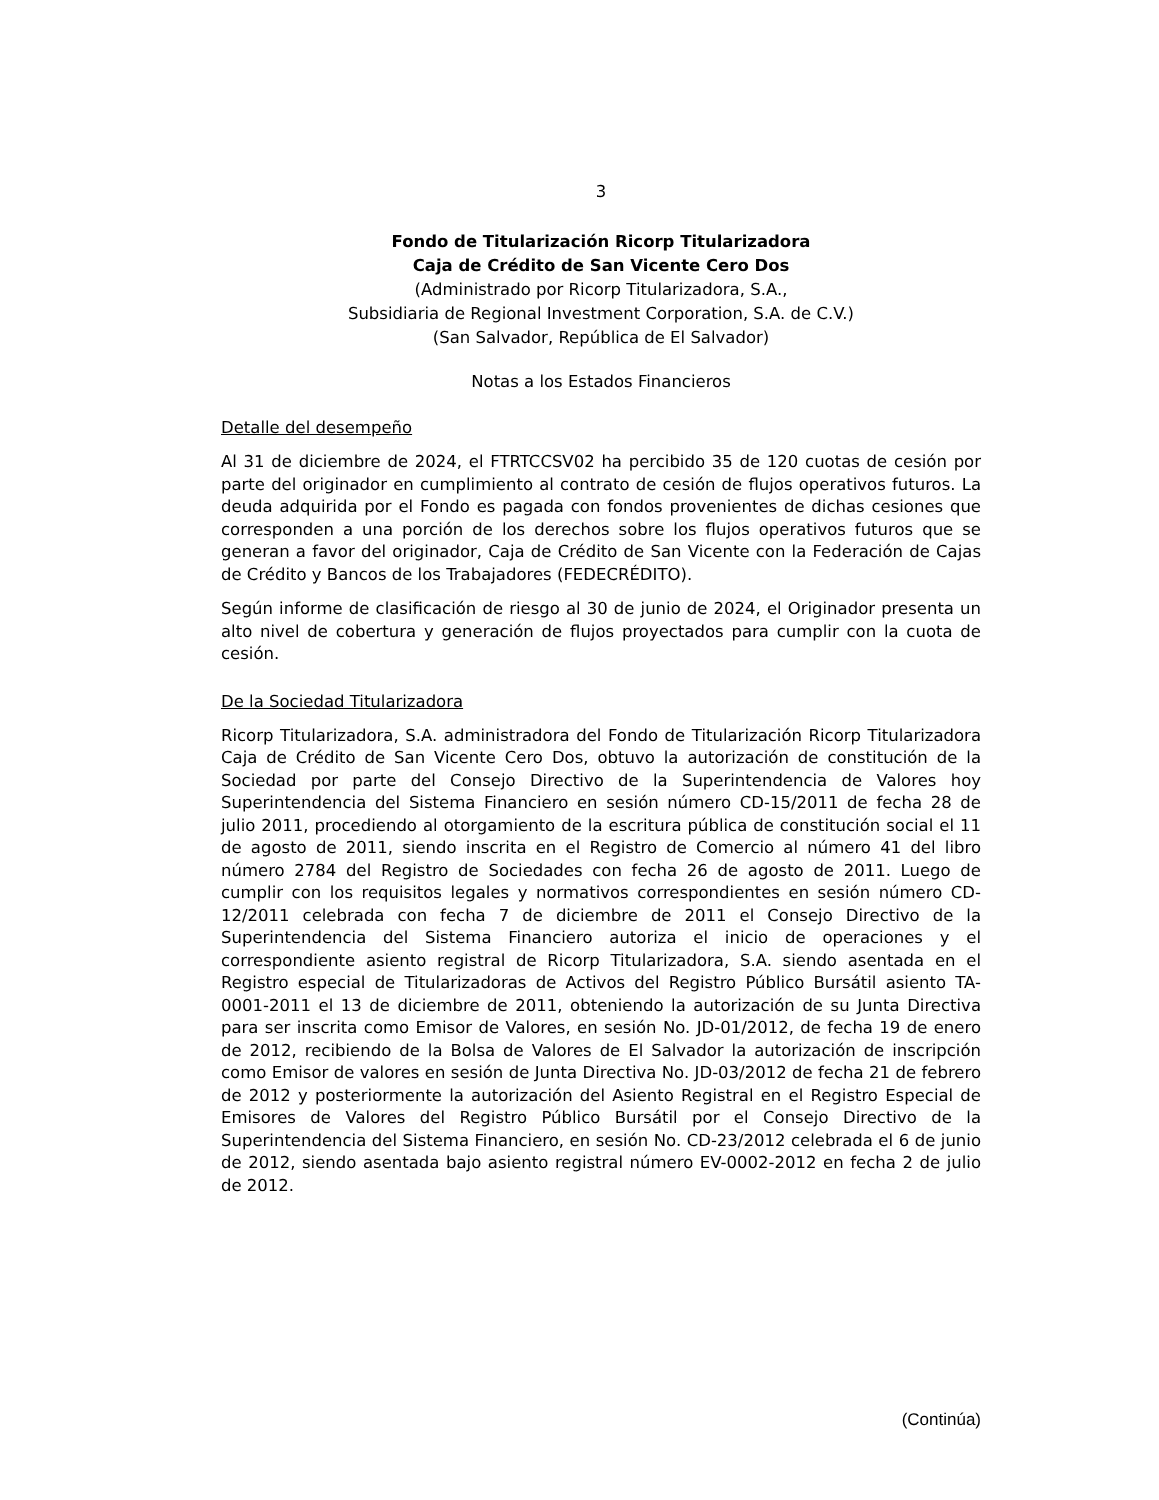3
Fondo de Titularización Ricorp Titularizadora
Caja de Crédito de San Vicente Cero Dos
(Administrado por Ricorp Titularizadora, S.A.,
Subsidiaria de Regional Investment Corporation, S.A. de C.V.)
(San Salvador, República de El Salvador)
Notas a los Estados Financieros
Detalle del desempeño
Al 31 de diciembre de 2024, el FTRTCCSV02 ha percibido 35 de 120 cuotas de cesión por parte del originador en cumplimiento al contrato de cesión de flujos operativos futuros. La deuda adquirida por el Fondo es pagada con fondos provenientes de dichas cesiones que corresponden a una porción de los derechos sobre los flujos operativos futuros que se generan a favor del originador, Caja de Crédito de San Vicente con la Federación de Cajas de Crédito y Bancos de los Trabajadores (FEDECRÉDITO).
Según informe de clasificación de riesgo al 30 de junio de 2024, el Originador presenta un alto nivel de cobertura y generación de flujos proyectados para cumplir con la cuota de cesión.
De la Sociedad Titularizadora
Ricorp Titularizadora, S.A. administradora del Fondo de Titularización Ricorp Titularizadora Caja de Crédito de San Vicente Cero Dos, obtuvo la autorización de constitución de la Sociedad por parte del Consejo Directivo de la Superintendencia de Valores hoy Superintendencia del Sistema Financiero en sesión número CD-15/2011 de fecha 28 de julio 2011, procediendo al otorgamiento de la escritura pública de constitución social el 11 de agosto de 2011, siendo inscrita en el Registro de Comercio al número 41 del libro número 2784 del Registro de Sociedades con fecha 26 de agosto de 2011. Luego de cumplir con los requisitos legales y normativos correspondientes en sesión número CD-12/2011 celebrada con fecha 7 de diciembre de 2011 el Consejo Directivo de la Superintendencia del Sistema Financiero autoriza el inicio de operaciones y el correspondiente asiento registral de Ricorp Titularizadora, S.A. siendo asentada en el Registro especial de Titularizadoras de Activos del Registro Público Bursátil asiento TA-0001-2011 el 13 de diciembre de 2011, obteniendo la autorización de su Junta Directiva para ser inscrita como Emisor de Valores, en sesión No. JD-01/2012, de fecha 19 de enero de 2012, recibiendo de la Bolsa de Valores de El Salvador la autorización de inscripción como Emisor de valores en sesión de Junta Directiva No. JD-03/2012 de fecha 21 de febrero de 2012 y posteriormente la autorización del Asiento Registral en el Registro Especial de Emisores de Valores del Registro Público Bursátil por el Consejo Directivo de la Superintendencia del Sistema Financiero, en sesión No. CD-23/2012 celebrada el 6 de junio de 2012, siendo asentada bajo asiento registral número EV-0002-2012 en fecha 2 de julio de 2012.
(Continúa)